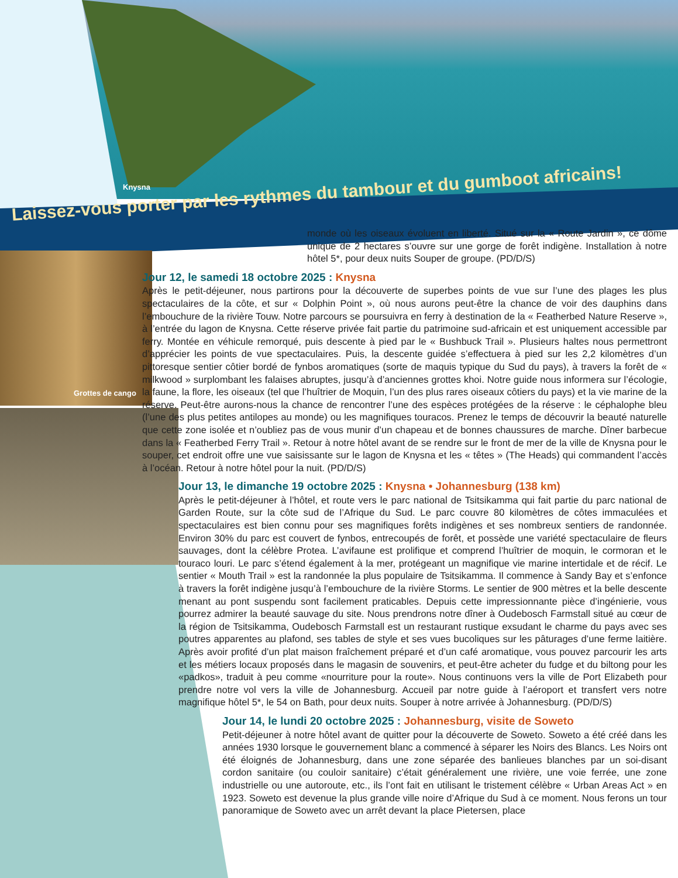Knysna
Laissez-vous porter par les rythmes du tambour et du gumboot africains!
Grottes de cango
monde où les oiseaux évoluent en liberté. Situé sur la « Route Jardin », ce dôme unique de 2 hectares s’ouvre sur une gorge de forêt indigène. Installation à notre hôtel 5*, pour deux nuits Souper de groupe. (PD/D/S)
Jour 12, le samedi 18 octobre 2025 : Knysna
Après le petit-déjeuner, nous partirons pour la découverte de superbes points de vue sur l’une des plages les plus spectaculaires de la côte, et sur « Dolphin Point », où nous aurons peut-être la chance de voir des dauphins dans l’embouchure de la rivière Touw. Notre parcours se poursuivra en ferry à destination de la « Featherbed Nature Reserve », à l’entrée du lagon de Knysna. Cette réserve privée fait partie du patrimoine sud-africain et est uniquement accessible par ferry. Montée en véhicule remorqué, puis descente à pied par le « Bushbuck Trail ». Plusieurs haltes nous permettront d’apprécier les points de vue spectaculaires. Puis, la descente guidée s’effectuera à pied sur les 2,2 kilomètres d’un pittoresque sentier côtier bordé de fynbos aromatiques (sorte de maquis typique du Sud du pays), à travers la forêt de « milkwood » surplombant les falaises abruptes, jusqu’à d’anciennes grottes khoi. Notre guide nous informera sur l’écologie, la faune, la flore, les oiseaux (tel que l’huîtrier de Moquin, l’un des plus rares oiseaux côtiers du pays) et la vie marine de la réserve. Peut-être aurons-nous la chance de rencontrer l’une des espèces protégées de la réserve : le céphalophe bleu (l’une des plus petites antilopes au monde) ou les magnifiques touracos. Prenez le temps de découvrir la beauté naturelle que cette zone isolée et n’oubliez pas de vous munir d’un chapeau et de bonnes chaussures de marche. Dîner barbecue dans la « Featherbed Ferry Trail ». Retour à notre hôtel avant de se rendre sur le front de mer de la ville de Knysna pour le souper, cet endroit offre une vue saisissante sur le lagon de Knysna et les « têtes » (The Heads) qui commandent l’accès à l’océan. Retour à notre hôtel pour la nuit. (PD/D/S)
Jour 13, le dimanche 19 octobre 2025 : Knysna • Johannesburg (138 km)
Après le petit-déjeuner à l’hôtel, et route vers le parc national de Tsitsikamma qui fait partie du parc national de Garden Route, sur la côte sud de l’Afrique du Sud. Le parc couvre 80 kilomètres de côtes immaculées et spectaculaires est bien connu pour ses magnifiques forêts indigènes et ses nombreux sentiers de randonnée. Environ 30% du parc est couvert de fynbos, entrecoupés de forêt, et possède une variété spectaculaire de fleurs sauvages, dont la célèbre Protea. L’avifaune est prolifique et comprend l’huîtrier de moquin, le cormoran et le touraco louri. Le parc s’étend également à la mer, protégeant un magnifique vie marine intertidale et de récif. Le sentier « Mouth Trail » est la randonnée la plus populaire de Tsitsikamma. Il commence à Sandy Bay et s’enfonce à travers la forêt indigène jusqu’à l’embouchure de la rivière Storms. Le sentier de 900 mètres et la belle descente menant au pont suspendu sont facilement praticables. Depuis cette impressionnante pièce d’ingénierie, vous pourrez admirer la beauté sauvage du site. Nous prendrons notre dîner à Oudebosch Farmstall situé au cœur de la région de Tsitsikamma, Oudebosch Farmstall est un restaurant rustique exsudant le charme du pays avec ses poutres apparentes au plafond, ses tables de style et ses vues bucoliques sur les pâturages d’une ferme laitière. Après avoir profité d’un plat maison fraîchement préparé et d’un café aromatique, vous pouvez parcourir les arts et les métiers locaux proposés dans le magasin de souvenirs, et peut-être acheter du fudge et du biltong pour les «padkos», traduit à peu comme «nourriture pour la route». Nous continuons vers la ville de Port Elizabeth pour prendre notre vol vers la ville de Johannesburg. Accueil par notre guide à l’aéroport et transfert vers notre magnifique hôtel 5*, le 54 on Bath, pour deux nuits. Souper à notre arrivée à Johannesburg. (PD/D/S)
Jour 14, le lundi 20 octobre 2025 : Johannesburg, visite de Soweto
Petit-déjeuner à notre hôtel avant de quitter pour la découverte de Soweto. Soweto a été créé dans les années 1930 lorsque le gouvernement blanc a commencé à séparer les Noirs des Blancs. Les Noirs ont été éloignés de Johannesburg, dans une zone séparée des banlieues blanches par un soi-disant cordon sanitaire (ou couloir sanitaire) c’était généralement une rivière, une voie ferrée, une zone industrielle ou une autoroute, etc., ils l’ont fait en utilisant le tristement célèbre « Urban Areas Act » en 1923. Soweto est devenue la plus grande ville noire d’Afrique du Sud à ce moment. Nous ferons un tour panoramique de Soweto avec un arrêt devant la place Pietersen, place